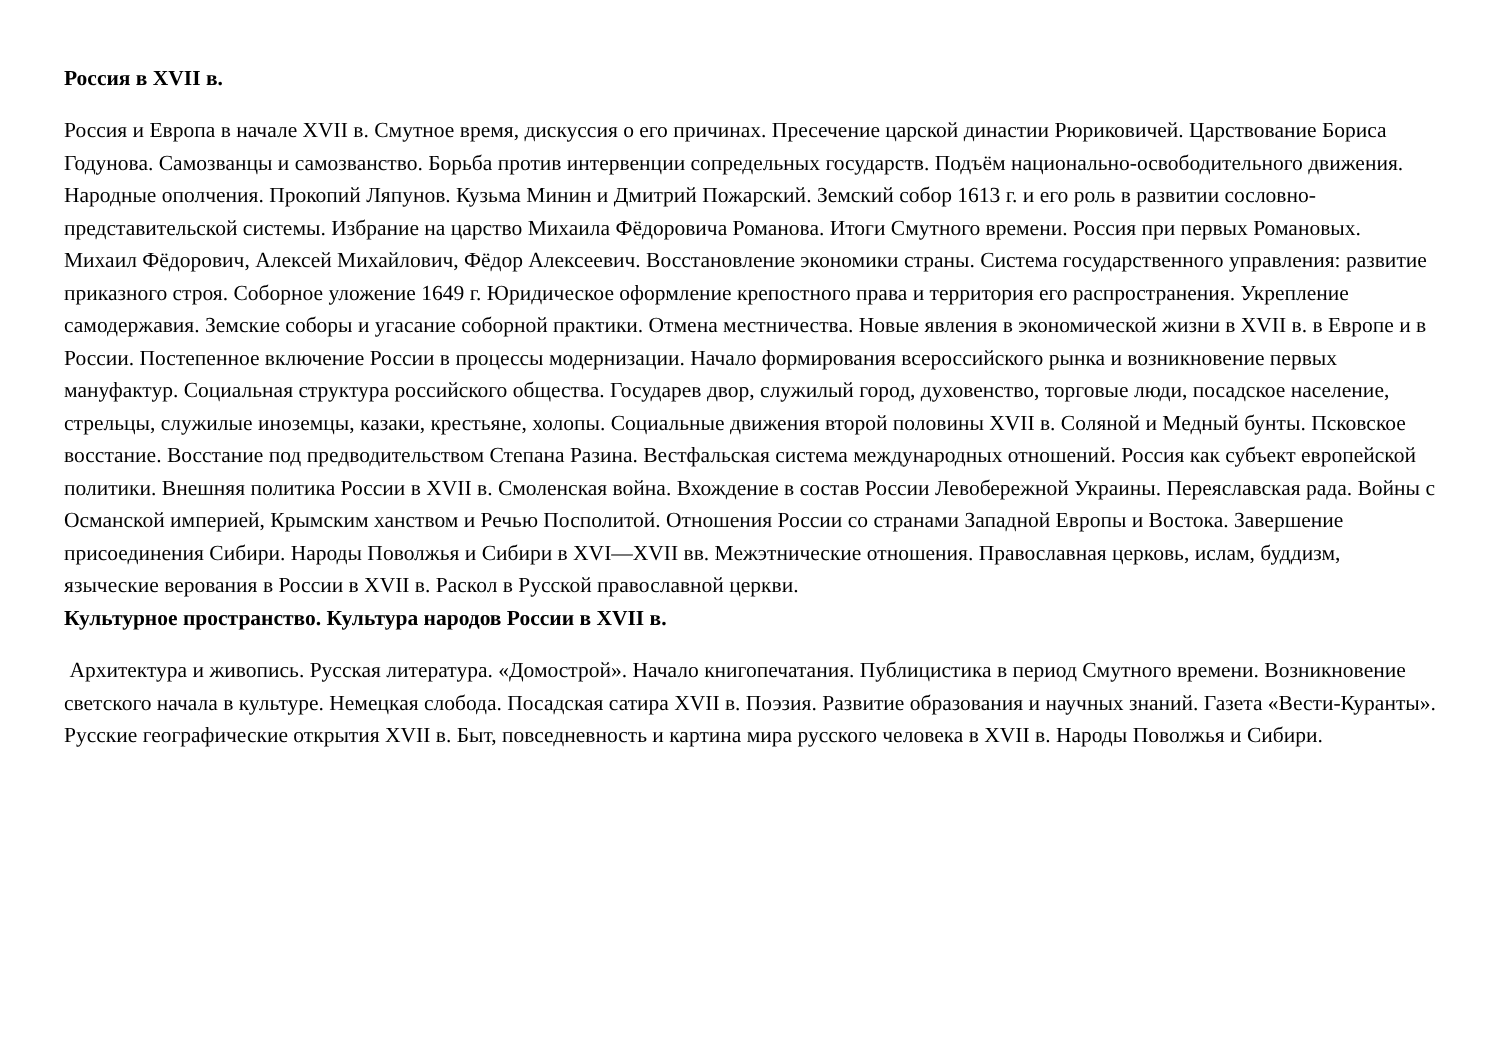Россия в XVII в.
Россия и Европа в начале XVII в. Смутное время, дискуссия о его причинах. Пресечение царской династии Рюриковичей. Царствование Бориса Годунова. Самозванцы и самозванство. Борьба против интервенции сопредельных государств. Подъём национально-освободительного движения. Народные ополчения. Прокопий Ляпунов. Кузьма Минин и Дмитрий Пожарский. Земский собор 1613 г. и его роль в развитии сословно-представительской системы. Избрание на царство Михаила Фёдоровича Романова. Итоги Смутного времени. Россия при первых Романовых. Михаил Фёдорович, Алексей Михайлович, Фёдор Алексеевич. Восстановление экономики страны. Система государственного управления: развитие приказного строя. Соборное уложение 1649 г. Юридическое оформление крепостного права и территория его распространения. Укрепление самодержавия. Земские соборы и угасание соборной практики. Отмена местничества. Новые явления в экономической жизни в XVII в. в Европе и в России. Постепенное включение России в процессы модернизации. Начало формирования всероссийского рынка и возникновение первых мануфактур. Социальная структура российского общества. Государев двор, служилый город, духовенство, торговые люди, посадское население, стрельцы, служилые иноземцы, казаки, крестьяне, холопы. Социальные движения второй половины XVII в. Соляной и Медный бунты. Псковское восстание. Восстание под предводительством Степана Разина. Вестфальская система международных отношений. Россия как субъект европейской политики. Внешняя политика России в XVII в. Смоленская война. Вхождение в состав России Левобережной Украины. Переяславская рада. Войны с Османской империей, Крымским ханством и Речью Посполитой. Отношения России со странами Западной Европы и Востока. Завершение присоединения Сибири. Народы Поволжья и Сибири в XVI—XVII вв. Межэтнические отношения. Православная церковь, ислам, буддизм, языческие верования в России в XVII в. Раскол в Русской православной церкви.
Культурное пространство. Культура народов России в XVII в.
Архитектура и живопись. Русская литература. «Домострой». Начало книгопечатания. Публицистика в период Смутного времени. Возникновение светского начала в культуре. Немецкая слобода. Посадская сатира XVII в. Поэзия. Развитие образования и научных знаний. Газета «Вести-Куранты». Русские географические открытия XVII в. Быт, повседневность и картина мира русского человека в XVII в. Народы Поволжья и Сибири.